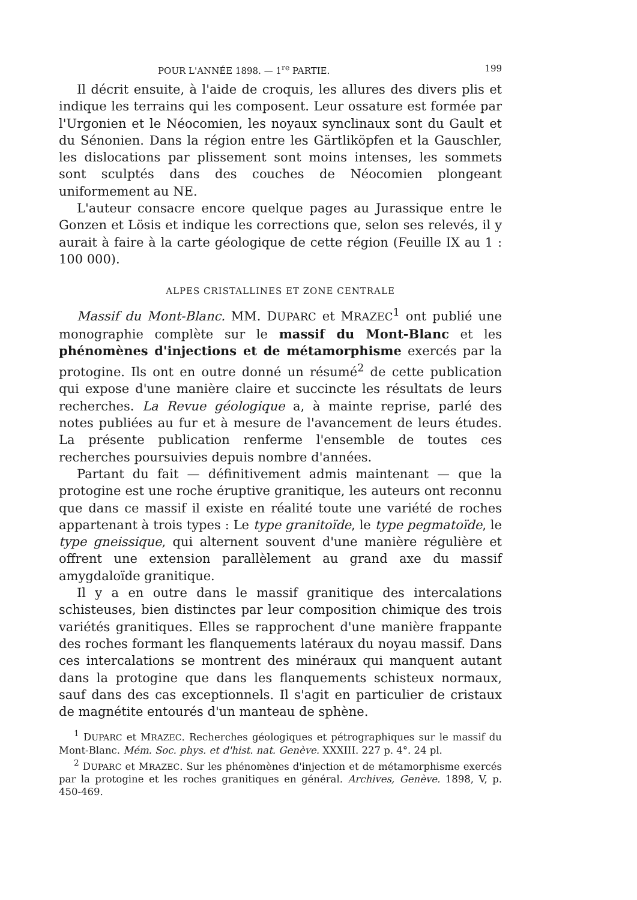POUR L'ANNÉE 1898. — 1<sup>re</sup> PARTIE. 199
Il décrit ensuite, à l'aide de croquis, les allures des divers plis et indique les terrains qui les composent. Leur ossature est formée par l'Urgonien et le Néocomien, les noyaux synclinaux sont du Gault et du Sénonien. Dans la région entre les Gärtliköpfen et la Gauschler, les dislocations par plissement sont moins intenses, les sommets sont sculptés dans des couches de Néocomien plongeant uniformement au NE.
L'auteur consacre encore quelque pages au Jurassique entre le Gonzen et Lösis et indique les corrections que, selon ses relevés, il y aurait à faire à la carte géologique de cette région (Feuille IX au 1 : 100 000).
ALPES CRISTALLINES ET ZONE CENTRALE
Massif du Mont-Blanc. MM. DUPARC et MRAZEC<sup>1</sup> ont publié une monographie complète sur le massif du Mont-Blanc et les phénomènes d'injections et de métamorphisme exercés par la protogine. Ils ont en outre donné un résumé<sup>2</sup> de cette publication qui expose d'une manière claire et succincte les résultats de leurs recherches. La Revue géologique a, à mainte reprise, parlé des notes publiées au fur et à mesure de l'avancement de leurs études. La présente publication renferme l'ensemble de toutes ces recherches poursuivies depuis nombre d'années.
Partant du fait — définitivement admis maintenant — que la protogine est une roche éruptive granitique, les auteurs ont reconnu que dans ce massif il existe en réalité toute une variété de roches appartenant à trois types : Le type granitoïde, le type pegmatoïde, le type gneissique, qui alternent souvent d'une manière régulière et offrent une extension parallèlement au grand axe du massif amygdaloïde granitique.
Il y a en outre dans le massif granitique des intercalations schisteuses, bien distinctes par leur composition chimique des trois variétés granitiques. Elles se rapprochent d'une manière frappante des roches formant les flanquements latéraux du noyau massif. Dans ces intercalations se montrent des minéraux qui manquent autant dans la protogine que dans les flanquements schisteux normaux, sauf dans des cas exceptionnels. Il s'agit en particulier de cristaux de magnétite entourés d'un manteau de sphène.
<sup>1</sup> DUPARC et MRAZEC. Recherches géologiques et pétrographiques sur le massif du Mont-Blanc. Mém. Soc. phys. et d'hist. nat. Genève. XXXIII. 227 p. 4°. 24 pl.
<sup>2</sup> DUPARC et MRAZEC. Sur les phénomènes d'injection et de métamorphisme exercés par la protogine et les roches granitiques en général. Archives, Genève. 1898, V, p. 450-469.